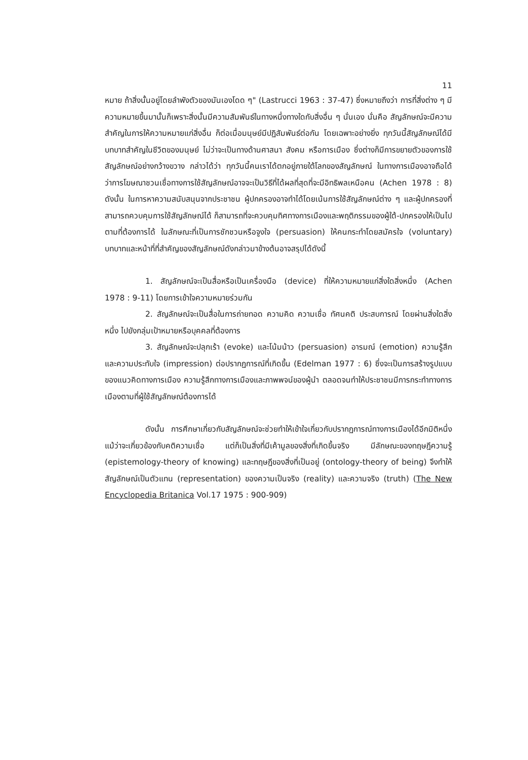11
หมาย ถ้าสิ่งนั้นอยู่โดยลำพังตัวของมันเองโดด ๆ" (Lastrucci 1963 : 37-47) ซึ่งหมายถึงว่า การที่สิ่งต่าง ๆ มีความหมายขึ้นมานั้นก็เพราะสิ่งนั้นมีความสัมพันธ์ในทางหนึ่งทางใดกับสิ่งอื่น ๆ นั่นเอง นั่นคือ สัญลักษณ์จะมีความสำคัญในการให้ความหมายแก่สิ่งอื่น ก็ต่อเมื่อมนุษย์มีปฏิสัมพันธ์ต่อกัน โดยเฉพาะอย่างยิ่ง ทุกวันนี้สัญลักษณ์ได้มีบทบาทสำคัญในชีวิตของมนุษย์ ไม่ว่าจะเป็นทางด้านศาสนา สังคม หรือการเมือง ซึ่งต่างก็มีการขยายตัวของการใช้สัญลักษณ์อย่างกว้างขวาง กล่าวได้ว่า ทุกวันนี้คนเราได้ตกอยู่ภายใต้โลกของสัญลักษณ์ ในทางการเมืองอาจถือได้ว่าการโฆษณาชวนเชื่อทางการใช้สัญลักษณ์อาจจะเป็นวิธีที่ได้ผลที่สุดที่จะมีอิทธิพลเหนือคน (Achen 1978 : 8) ดังนั้น ในการหาความสนับสนุนจากประชาชน ผู้ปกครองอาจทำได้โดยเน้นการใช้สัญลักษณ์ต่าง ๆ และผู้ปกครองที่สามารถควบคุมการใช้สัญลักษณ์ได้ ก็สามารถที่จะควบคุมทิศทางการเมืองและพฤติกรรมของผู้ใต้-ปกครองให้เป็นไปตามที่ต้องการได้ ในลักษณะที่เป็นการชักชวนหรือจูงใจ (persuasion) ให้คนกระทำโดยสมัครใจ (voluntary) บทบาทและหน้าที่ที่สำคัญของสัญลักษณ์ดังกล่าวมาข้างต้นอาจสรุปได้ดังนี้
1. สัญลักษณ์จะเป็นสื่อหรือเป็นเครื่องมือ (device) ที่ให้ความหมายแก่สิ่งใดสิ่งหนึ่ง (Achen 1978 : 9-11) โดยการเข้าใจความหมายร่วมกัน
2. สัญลักษณ์จะเป็นสื่อในการถ่ายทอด ความคิด ความเชื่อ ทัศนคติ ประสบการณ์ โดยผ่านสิ่งใดสิ่งหนึ่ง ไปยังกลุ่มเป้าหมายหรือบุคคลที่ต้องการ
3. สัญลักษณ์จะปลุกเร้า (evoke) และโน้มน้าว (persuasion) อารมณ์ (emotion) ความรู้สึก และความประทับใจ (impression) ต่อปรากฏการณ์ที่เกิดขึ้น (Edelman 1977 : 6) ซึ่งจะเป็นการสร้างรูปแบบของแนวคิดทางการเมือง ความรู้สึกทางการเมืองและภาพพจน์ของผู้นำ ตลอดจนทำให้ประชาชนมีการกระทำทางการเมืองตามที่ผู้ใช้สัญลักษณ์ต้องการได้
ดังนั้น การศึกษาเกี่ยวกับสัญลักษณ์จะช่วยทำให้เข้าใจเกี่ยวกับปรากฏการณ์ทางการเมืองได้อีกมิติหนึ่ง แม้ว่าจะเกี่ยวข้องกับคติความเชื่อ แต่ก็เป็นสิ่งที่มีเค้ามูลของสิ่งที่เกิดขึ้นจริง มีลักษณะของทฤษฎีความรู้ (epistemology-theory of knowing) และทฤษฎีของสิ่งที่เป็นอยู่ (ontology-theory of being) จึงทำให้สัญลักษณ์เป็นตัวแทน (representation) ของความเป็นจริง (reality) และความจริง (truth) (The New Encyclopedia Britanica Vol.17 1975 : 900-909)